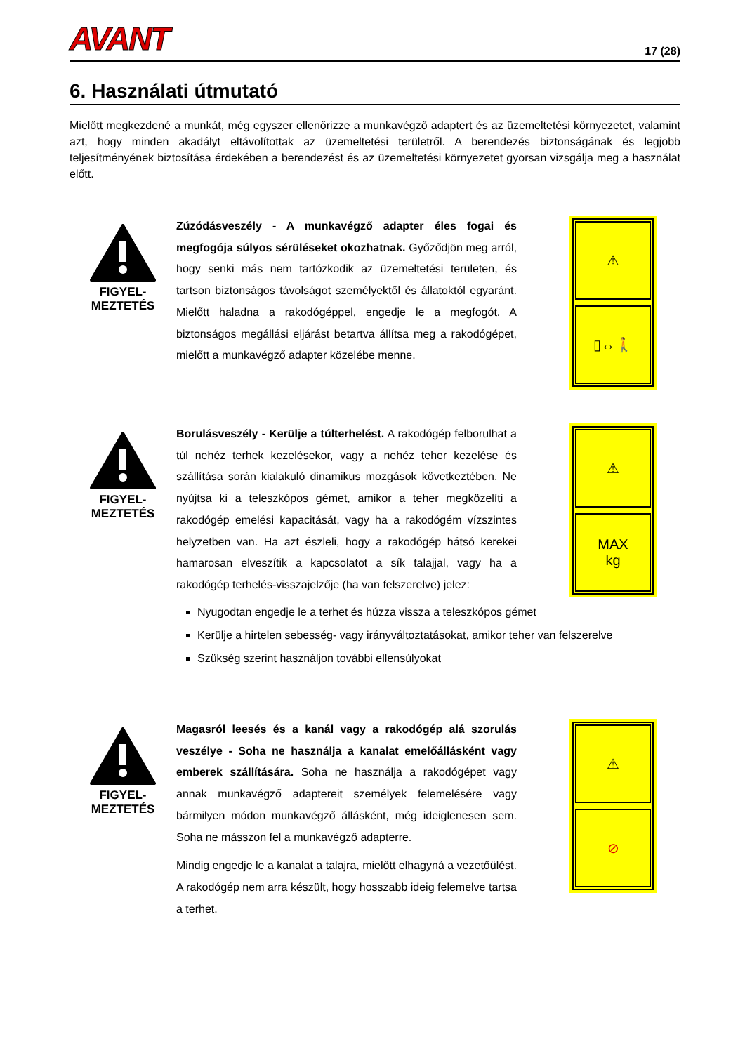AVANT 17 (28)
6. Használati útmutató
Mielőtt megkezdené a munkát, még egyszer ellenőrizze a munkavégző adaptert és az üzemeltetési környezetet, valamint azt, hogy minden akadályt eltávolítottak az üzemeltetési területről. A berendezés biztonságának és legjobb teljesítményének biztosítása érdekében a berendezést és az üzemeltetési környezetet gyorsan vizsgálja meg a használat előtt.
FIGYEL-
MEZTETÉS
Zúzódásveszély - A munkavégző adapter éles fogai és megfogója súlyos sérüléseket okozhatnak. Győződjön meg arról, hogy senki más nem tartózkodik az üzemeltetési területen, és tartson biztonságos távolságot személyektől és állatoktól egyaránt. Mielőtt haladna a rakodógéppel, engedje le a megfogót. A biztonságos megállási eljárást betartva állítsa meg a rakodógépet, mielőtt a munkavégző adapter közelébe menne.
⚠
▯↔🚶
FIGYEL-
MEZTETÉS
Borulásveszély - Kerülje a túlterhelést. A rakodógép felborulhat a túl nehéz terhek kezelésekor, vagy a nehéz teher kezelése és szállítása során kialakuló dinamikus mozgások következtében. Ne nyújtsa ki a teleszkópos gémet, amikor a teher megközelíti a rakodógép emelési kapacitását, vagy ha a rakodógém vízszintes helyzetben van. Ha azt észleli, hogy a rakodógép hátsó kerekei hamarosan elveszítik a kapcsolatot a sík talajjal, vagy ha a rakodógép terhelés-visszajelzője (ha van felszerelve) jelez:
⚠
MAX
kg
Nyugodtan engedje le a terhet és húzza vissza a teleszkópos gémet
Kerülje a hirtelen sebesség- vagy irányváltoztatásokat, amikor teher van felszerelve
Szükség szerint használjon további ellensúlyokat
FIGYEL-
MEZTETÉS
Magasról leesés és a kanál vagy a rakodógép alá szorulás veszélye - Soha ne használja a kanalat emelőállásként vagy emberek szállítására. Soha ne használja a rakodógépet vagy annak munkavégző adaptereit személyek felemelésére vagy bármilyen módon munkavégző állásként, még ideiglenesen sem. Soha ne másszon fel a munkavégző adapterre.
Mindig engedje le a kanalat a talajra, mielőtt elhagyná a vezetőülést. A rakodógép nem arra készült, hogy hosszabb ideig felemelve tartsa a terhet.
⚠
⊘